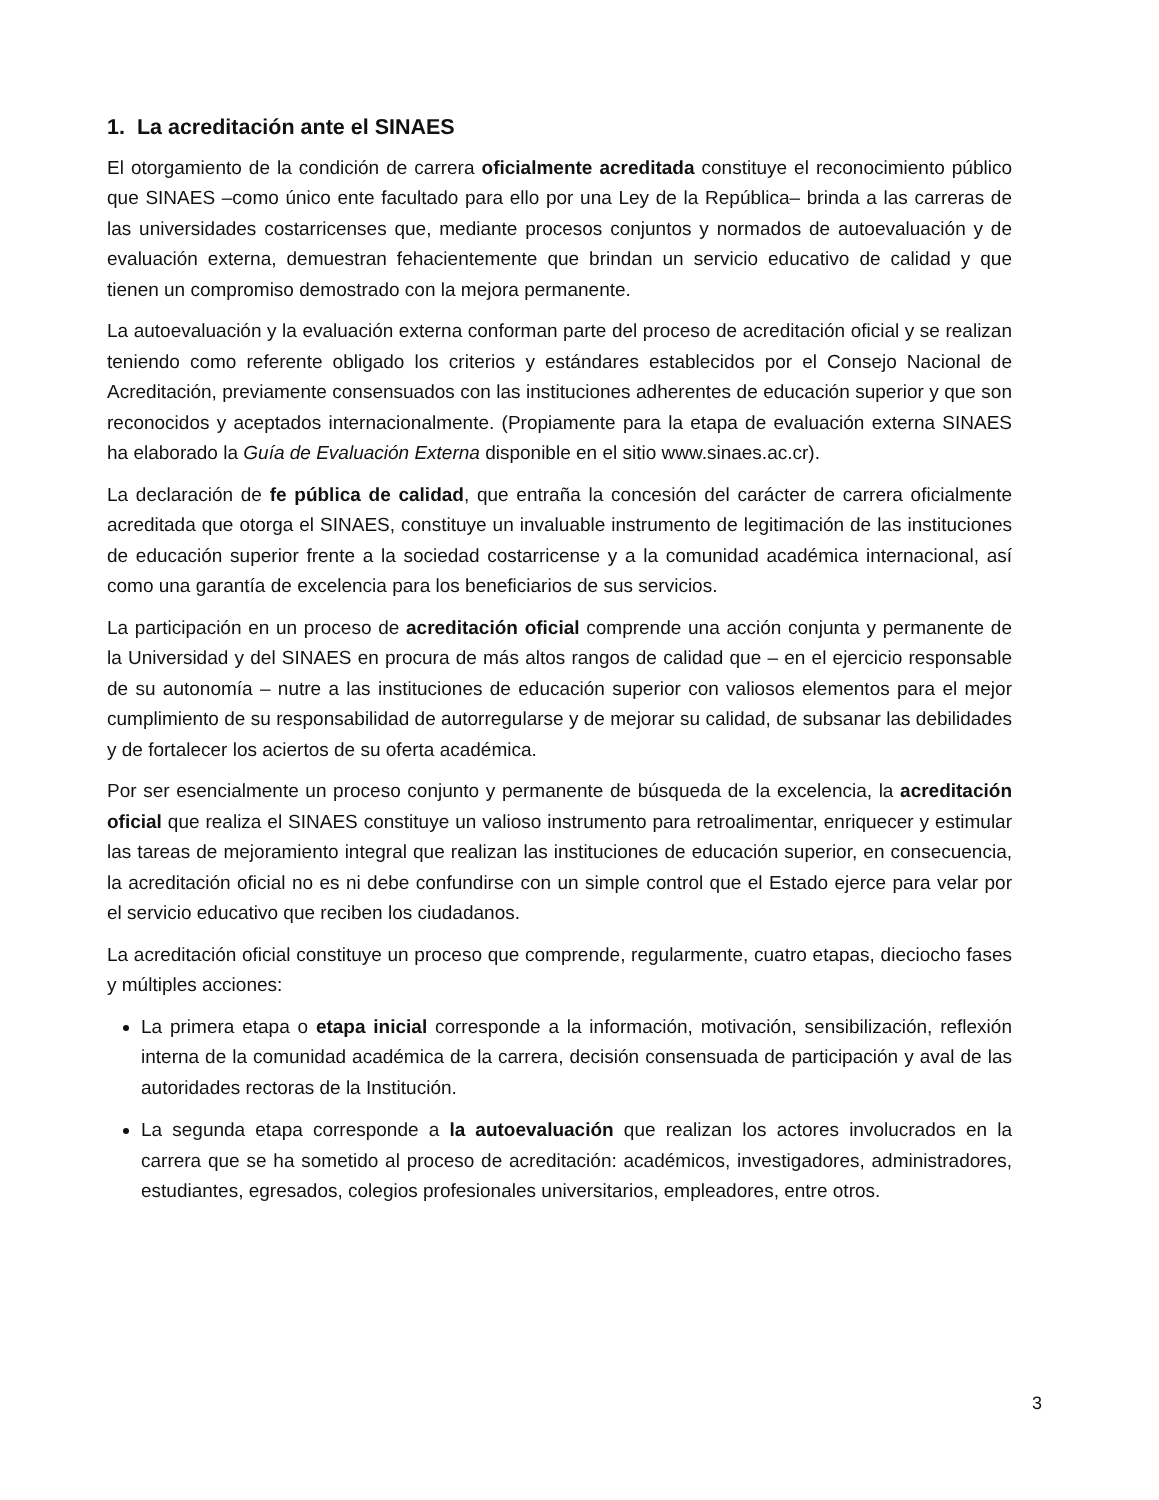1. La acreditación ante el SINAES
El otorgamiento de la condición de carrera oficialmente acreditada constituye el reconocimiento público que SINAES –como único ente facultado para ello por una Ley de la República– brinda a las carreras de las universidades costarricenses que, mediante procesos conjuntos y normados de autoevaluación y de evaluación externa, demuestran fehacientemente que brindan un servicio educativo de calidad y que tienen un compromiso demostrado con la mejora permanente.
La autoevaluación y la evaluación externa conforman parte del proceso de acreditación oficial y se realizan teniendo como referente obligado los criterios y estándares establecidos por el Consejo Nacional de Acreditación, previamente consensuados con las instituciones adherentes de educación superior y que son reconocidos y aceptados internacionalmente. (Propiamente para la etapa de evaluación externa SINAES ha elaborado la Guía de Evaluación Externa disponible en el sitio www.sinaes.ac.cr).
La declaración de fe pública de calidad, que entraña la concesión del carácter de carrera oficialmente acreditada que otorga el SINAES, constituye un invaluable instrumento de legitimación de las instituciones de educación superior frente a la sociedad costarricense y a la comunidad académica internacional, así como una garantía de excelencia para los beneficiarios de sus servicios.
La participación en un proceso de acreditación oficial comprende una acción conjunta y permanente de la Universidad y del SINAES en procura de más altos rangos de calidad que – en el ejercicio responsable de su autonomía – nutre a las instituciones de educación superior con valiosos elementos para el mejor cumplimiento de su responsabilidad de autorregularse y de mejorar su calidad, de subsanar las debilidades y de fortalecer los aciertos de su oferta académica.
Por ser esencialmente un proceso conjunto y permanente de búsqueda de la excelencia, la acreditación oficial que realiza el SINAES constituye un valioso instrumento para retroalimentar, enriquecer y estimular las tareas de mejoramiento integral que realizan las instituciones de educación superior, en consecuencia, la acreditación oficial no es ni debe confundirse con un simple control que el Estado ejerce para velar por el servicio educativo que reciben los ciudadanos.
La acreditación oficial constituye un proceso que comprende, regularmente, cuatro etapas, dieciocho fases y múltiples acciones:
La primera etapa o etapa inicial corresponde a la información, motivación, sensibilización, reflexión interna de la comunidad académica de la carrera, decisión consensuada de participación y aval de las autoridades rectoras de la Institución.
La segunda etapa corresponde a la autoevaluación que realizan los actores involucrados en la carrera que se ha sometido al proceso de acreditación: académicos, investigadores, administradores, estudiantes, egresados, colegios profesionales universitarios, empleadores, entre otros.
3